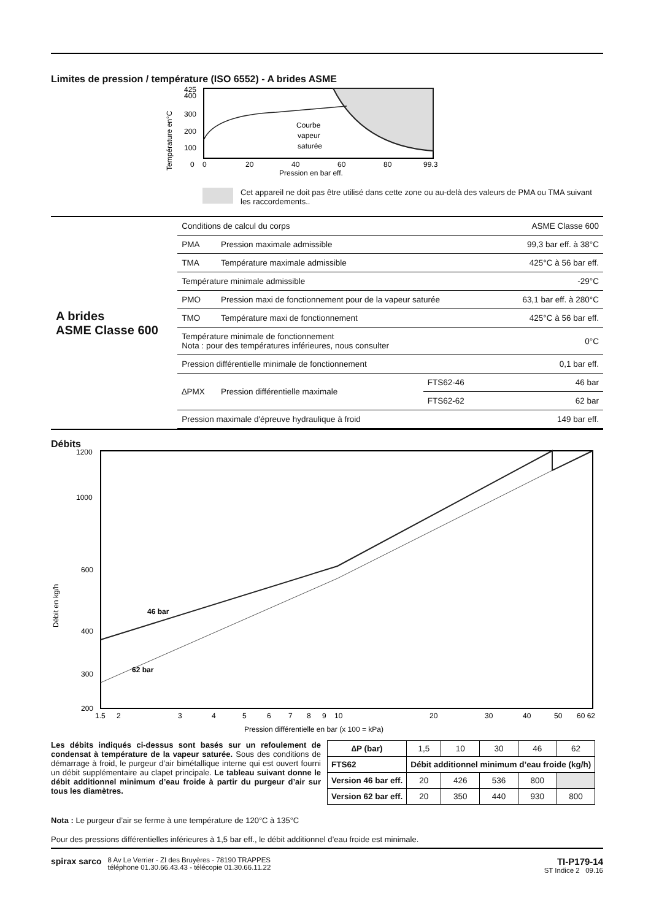Limites de pression / température (ISO 6552) - A brides ASME
Température en°C
425
400
300
200
100
0
0
20
40
60
80
99.3
Pression en bar eff.
Courbe
vapeur
saturée
Cet appareil ne doit pas être utilisé dans cette zone ou au-delà des valeurs de PMA ou TMA suivant les raccordements..
A brides
ASME Classe 600
| Conditions de calcul du corps | | | ASME Classe 600 |
| PMA | Pression maximale admissible | | 99,3 bar eff. à 38°C |
| TMA | Température maximale admissible | | 425°C à 56 bar eff. |
| Température minimale admissible | | | -29°C |
| PMO | Pression maxi de fonctionnement pour de la vapeur saturée | | 63,1 bar eff. à 280°C |
| TMO | Température maxi de fonctionnement | | 425°C à 56 bar eff. |
| Température minimale de fonctionnement Nota : pour des températures inférieures, nous consulter | | | 0°C |
| Pression différentielle minimale de fonctionnement | | | 0,1 bar eff. |
| ∆PMX | Pression différentielle maximale | FTS62-46 | 46 bar |
| | | FTS62-62 | 62 bar |
| Pression maximale d'épreuve hydraulique à froid | | | 149 bar eff. |
Débits
Débit en kg/h
1200
1000
600
400
300
200
46 bar
62 bar
1.5
2
3
4
5
6
7
8
9
10
20
30
40
50
60 62
Pression différentielle en bar (x 100 = kPa)
Les débits indiqués ci-dessus sont basés sur un refoulement de condensat à température de la vapeur saturée. Sous des conditions de démarrage à froid, le purgeur d’air bimétallique interne qui est ouvert fourni un débit supplémentaire au clapet principale. Le tableau suivant donne le débit additionnel minimum d’eau froide à partir du purgeur d’air sur tous les diamètres.
| ∆P (bar) | 1,5 | 10 | 30 | 46 | 62 |
| FTS62 | Débit additionnel minimum d’eau froide (kg/h) | | | | |
| Version 46 bar eff. | 20 | 426 | 536 | 800 | |
| Version 62 bar eff. | 20 | 350 | 440 | 930 | 800 |
Nota : Le purgeur d’air se ferme à une température de 120°C à 135°C
Pour des pressions différentielles inférieures à 1,5 bar eff., le débit additionnel d’eau froide est minimale.
spirax sarco
8 Av Le Verrier - ZI des Bruyères - 78190 TRAPPES
téléphone 01.30.66.43.43 - télécopie 01.30.66.11.22
TI-P179-14
ST Indice 2 09.16